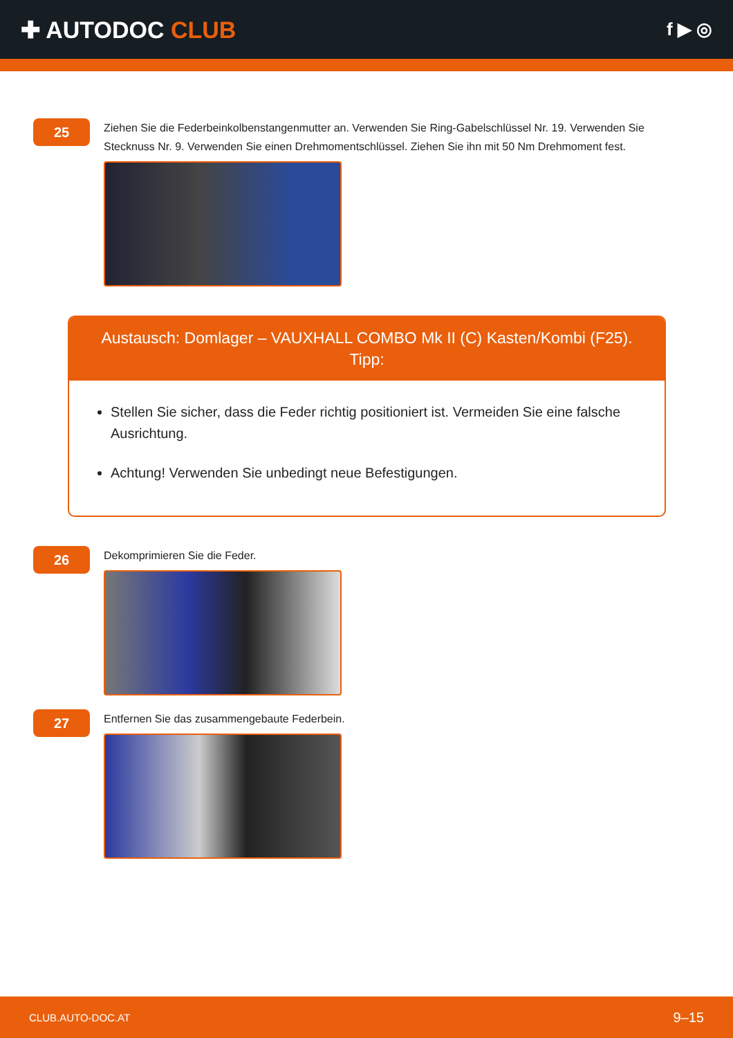✚ AUTODOC CLUB
f ▶ ◎
25
Ziehen Sie die Federbeinkolbenstangenmutter an. Verwenden Sie Ring-Gabelschlüssel Nr. 19. Verwenden Sie Stecknuss Nr. 9. Verwenden Sie einen Drehmomentschlüssel. Ziehen Sie ihn mit 50 Nm Drehmoment fest.
Austausch: Domlager – VAUXHALL COMBO Mk II (C) Kasten/Kombi (F25).
Tipp:
Stellen Sie sicher, dass die Feder richtig positioniert ist. Vermeiden Sie eine falsche Ausrichtung.
Achtung! Verwenden Sie unbedingt neue Befestigungen.
26
Dekomprimieren Sie die Feder.
27
Entfernen Sie das zusammengebaute Federbein.
CLUB.AUTO-DOC.AT 9–15